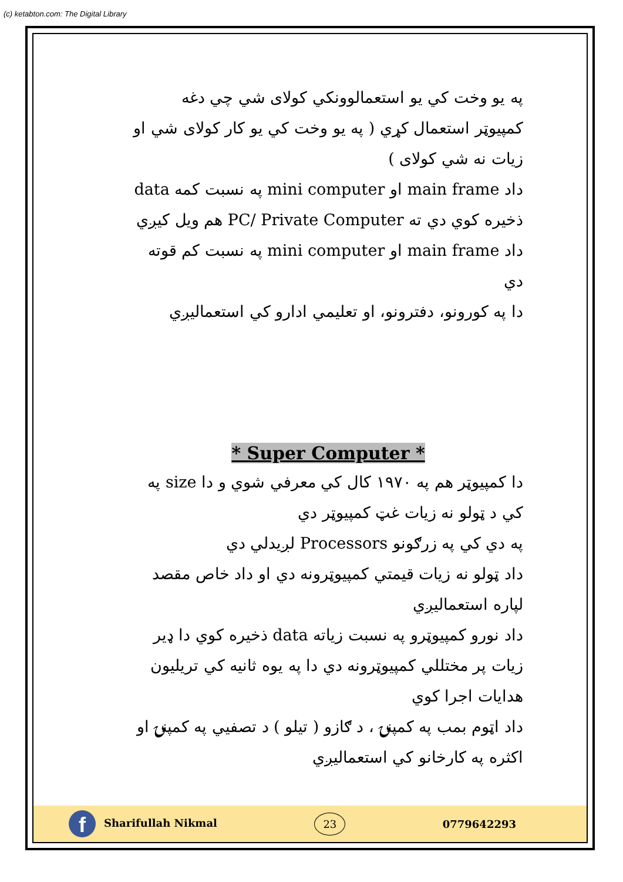(c) ketabton.com: The Digital Library
په يو وخت کي يو استعمالوونکي کولای شي چي دغه کمپيوټر استعمال کړي ( په يو وخت کي يو کار کولای شي او زيات نه شي کولای )
داد main frame او mini computer په نسبت کمه data ذخيره کوي دي ته PC/ Private Computer هم ويل کيږي
داد main frame او mini computer په نسبت کم قوته دي
دا په کورونو، دفترونو، او تعليمي ادارو کي استعماليږي
* Super Computer *
دا کمپيوټر هم په ۱۹۷۰ کال کي معرفي شوي و دا size په کي د ټولو نه زيات غټ کمپيوټر دي
په دي کي په زرګونو Processors لږيدلي دي
داد ټولو نه زيات قيمتي کمپيوټرونه دي او داد خاص مقصد لپاره استعماليږي
داد نورو کمپيوټرو په نسبت زياته data ذخيره کوي دا ډير زيات پر مختللي کمپيوټرونه دي دا په يوه ثانيه کي تريليون هدايات اجرا کوي
داد اټوم بمب په کمپنۍ ، د ګازو ( تيلو ) د تصفيي په کمپنۍ او اکثره په کارخانو کي استعماليږي
f Sharifullah Nikmal
23
0779642293